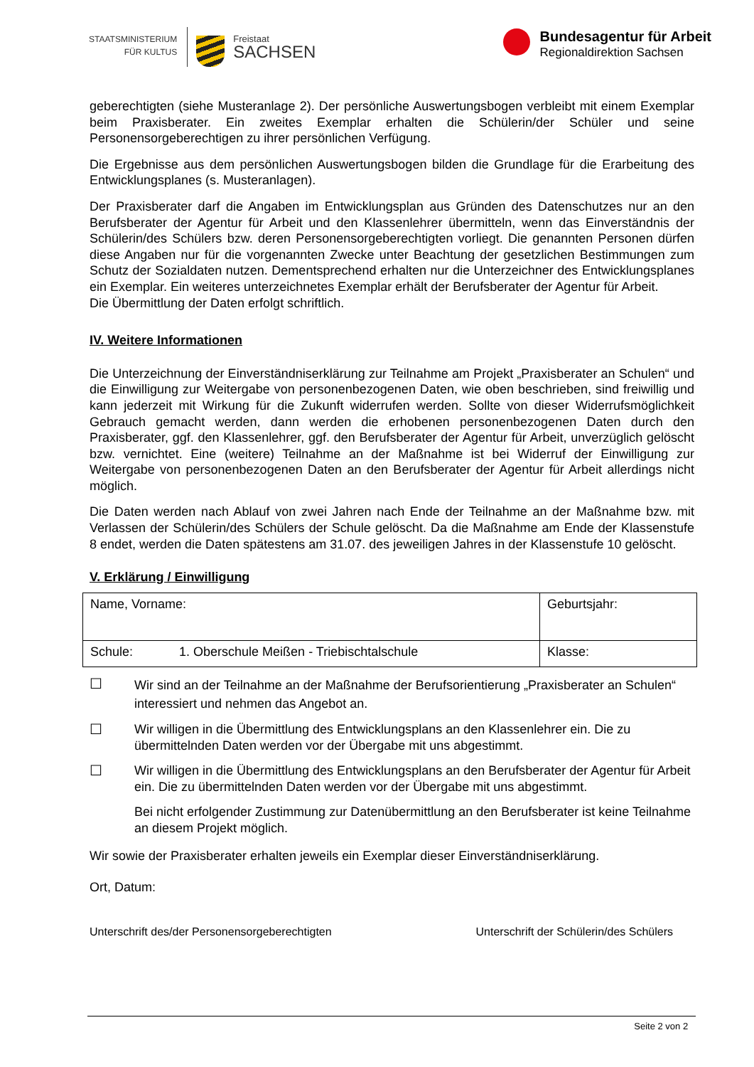STAATSMINISTERIUM
FÜR KULTUS
Freistaat
SACHSEN
Bundesagentur für Arbeit
Regionaldirektion Sachsen
geberechtigten (siehe Musteranlage 2). Der persönliche Auswertungsbogen verbleibt mit einem Exemplar beim Praxisberater. Ein zweites Exemplar erhalten die Schülerin/der Schüler und seine Personensorgeberechtigen zu ihrer persönlichen Verfügung.
Die Ergebnisse aus dem persönlichen Auswertungsbogen bilden die Grundlage für die Erarbeitung des Entwicklungsplanes (s. Musteranlagen).
Der Praxisberater darf die Angaben im Entwicklungsplan aus Gründen des Datenschutzes nur an den Berufsberater der Agentur für Arbeit und den Klassenlehrer übermitteln, wenn das Einverständnis der Schülerin/des Schülers bzw. deren Personensorgeberechtigten vorliegt. Die genannten Personen dürfen diese Angaben nur für die vorgenannten Zwecke unter Beachtung der gesetzlichen Bestimmungen zum Schutz der Sozialdaten nutzen. Dementsprechend erhalten nur die Unterzeichner des Entwicklungsplanes ein Exemplar. Ein weiteres unterzeichnetes Exemplar erhält der Berufsberater der Agentur für Arbeit.
Die Übermittlung der Daten erfolgt schriftlich.
IV. Weitere Informationen
Die Unterzeichnung der Einverständniserklärung zur Teilnahme am Projekt „Praxisberater an Schulen“ und die Einwilligung zur Weitergabe von personenbezogenen Daten, wie oben beschrieben, sind freiwillig und kann jederzeit mit Wirkung für die Zukunft widerrufen werden. Sollte von dieser Widerrufsmöglichkeit Gebrauch gemacht werden, dann werden die erhobenen personenbezogenen Daten durch den Praxisberater, ggf. den Klassenlehrer, ggf. den Berufsberater der Agentur für Arbeit, unverzüglich gelöscht bzw. vernichtet. Eine (weitere) Teilnahme an der Maßnahme ist bei Widerruf der Einwilligung zur Weitergabe von personenbezogenen Daten an den Berufsberater der Agentur für Arbeit allerdings nicht möglich.
Die Daten werden nach Ablauf von zwei Jahren nach Ende der Teilnahme an der Maßnahme bzw. mit Verlassen der Schülerin/des Schülers der Schule gelöscht. Da die Maßnahme am Ende der Klassenstufe 8 endet, werden die Daten spätestens am 31.07. des jeweiligen Jahres in der Klassenstufe 10 gelöscht.
V. Erklärung / Einwilligung
| Name, Vorname: | Geburtsjahr: |
| Schule: 1. Oberschule Meißen - Triebischtalschule | Klasse: |
☐
Wir sind an der Teilnahme an der Maßnahme der Berufsorientierung „Praxisberater an Schulen“ interessiert und nehmen das Angebot an.
☐
Wir willigen in die Übermittlung des Entwicklungsplans an den Klassenlehrer ein. Die zu übermittelnden Daten werden vor der Übergabe mit uns abgestimmt.
☐
Wir willigen in die Übermittlung des Entwicklungsplans an den Berufsberater der Agentur für Arbeit ein. Die zu übermittelnden Daten werden vor der Übergabe mit uns abgestimmt.
Bei nicht erfolgender Zustimmung zur Datenübermittlung an den Berufsberater ist keine Teilnahme an diesem Projekt möglich.
Wir sowie der Praxisberater erhalten jeweils ein Exemplar dieser Einverständniserklärung.
Ort, Datum:
Unterschrift des/der Personensorgeberechtigten Unterschrift der Schülerin/des Schülers
Seite 2 von 2